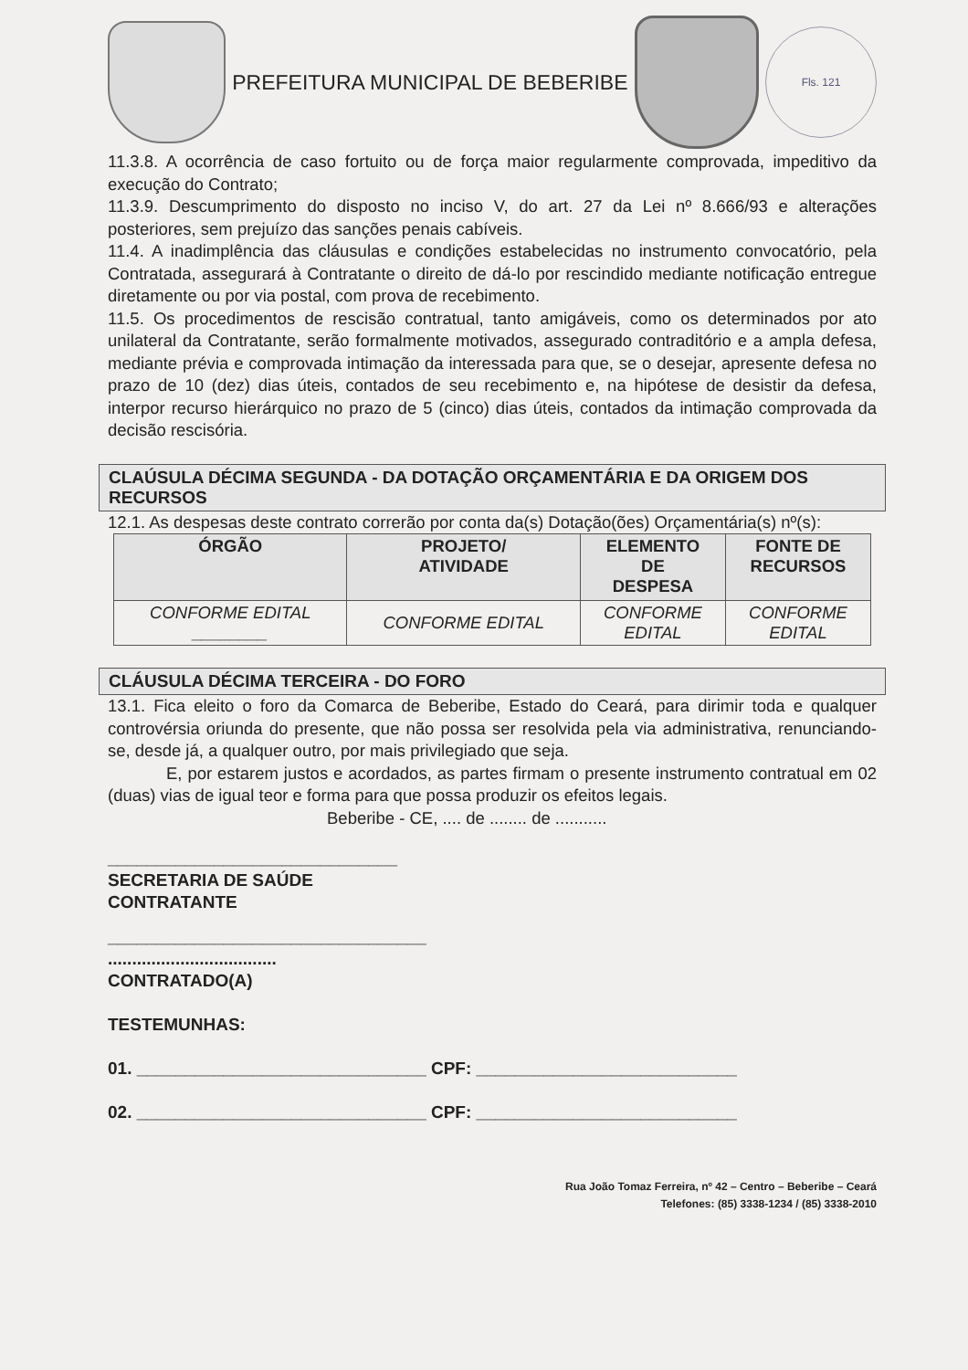PREFEITURA MUNICIPAL DE BEBERIBE
Fls. 121
11.3.8. A ocorrência de caso fortuito ou de força maior regularmente comprovada, impeditivo da execução do Contrato;
11.3.9. Descumprimento do disposto no inciso V, do art. 27 da Lei nº 8.666/93 e alterações posteriores, sem prejuízo das sanções penais cabíveis.
11.4. A inadimplência das cláusulas e condições estabelecidas no instrumento convocatório, pela Contratada, assegurará à Contratante o direito de dá-lo por rescindido mediante notificação entregue diretamente ou por via postal, com prova de recebimento.
11.5. Os procedimentos de rescisão contratual, tanto amigáveis, como os determinados por ato unilateral da Contratante, serão formalmente motivados, assegurado contraditório e a ampla defesa, mediante prévia e comprovada intimação da interessada para que, se o desejar, apresente defesa no prazo de 10 (dez) dias úteis, contados de seu recebimento e, na hipótese de desistir da defesa, interpor recurso hierárquico no prazo de 5 (cinco) dias úteis, contados da intimação comprovada da decisão rescisória.
CLAÚSULA DÉCIMA SEGUNDA - DA DOTAÇÃO ORÇAMENTÁRIA E DA ORIGEM DOS RECURSOS
12.1. As despesas deste contrato correrão por conta da(s) Dotação(ões) Orçamentária(s) nº(s):
| ÓRGÃO | PROJETO/ ATIVIDADE | ELEMENTO DE DESPESA | FONTE DE RECURSOS |
| --- | --- | --- | --- |
| CONFORME EDITAL ________ | CONFORME EDITAL | CONFORME EDITAL | CONFORME EDITAL |
CLÁUSULA DÉCIMA TERCEIRA - DO FORO
13.1. Fica eleito o foro da Comarca de Beberibe, Estado do Ceará, para dirimir toda e qualquer controvérsia oriunda do presente, que não possa ser resolvida pela via administrativa, renunciando-se, desde já, a qualquer outro, por mais privilegiado que seja.
E, por estarem justos e acordados, as partes firmam o presente instrumento contratual em 02 (duas) vias de igual teor e forma para que possa produzir os efeitos legais.
Beberibe - CE, .... de ........ de ...........
______________________________
SECRETARIA DE SAÚDE
CONTRATANTE
_________________________________
...................................
CONTRATADO(A)
TESTEMUNHAS:
01. ______________________________ CPF: ___________________________
02. ______________________________ CPF: ___________________________
Rua João Tomaz Ferreira, nº 42 – Centro – Beberibe – Ceará
Telefones: (85) 3338-1234 / (85) 3338-2010